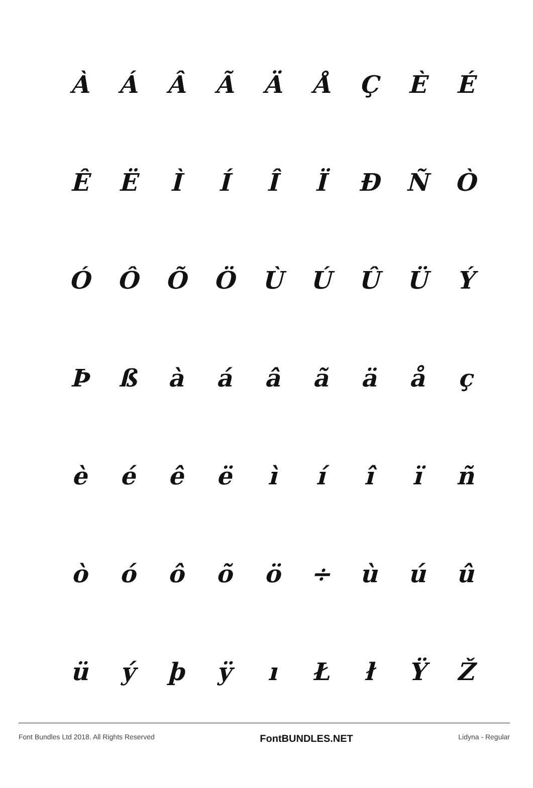| À | Á | Â | Ã | Ä | Å | Ç | È | É |
| Ê | Ë | Ì | Í | Î | Ï | Ð | Ñ | Ò |
| Ó | Ô | Õ | Ö | Ù | Ú | Û | Ü | Ý |
| Þ | ß | à | á | â | ã | ä | å | ç |
| è | é | ê | ë | ì | í | î | ï | ñ |
| ò | ó | ô | õ | ö | ÷ | ù | ú | û |
| ü | ý | þ | ÿ | ı | Ł | ł | Ÿ | Ž |
Font Bundles Ltd 2018. All Rights Reserved FontBUNDLES.NET Lidyna - Regular